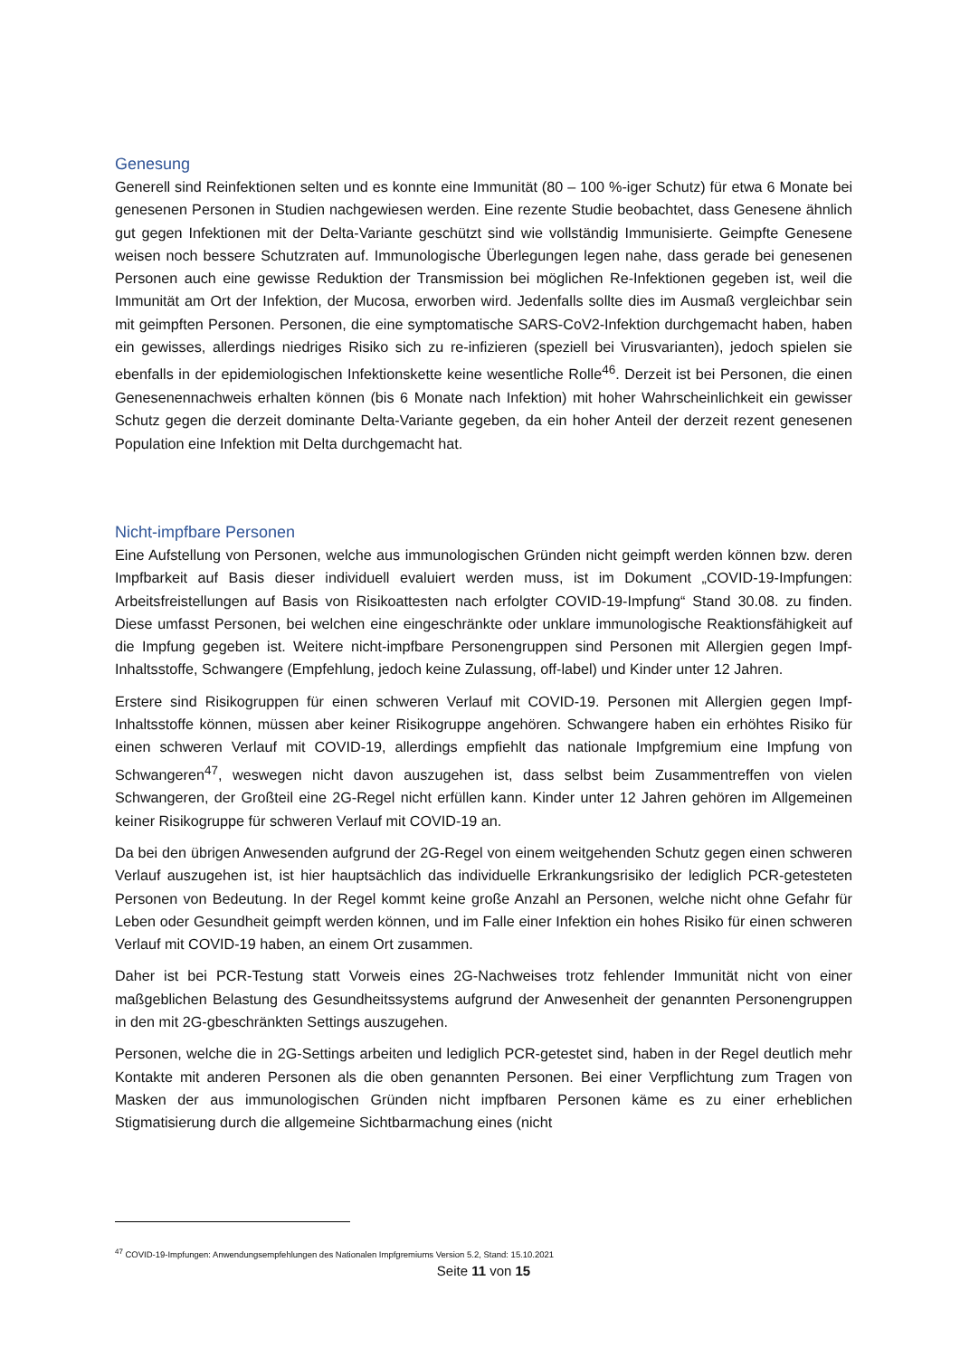Genesung
Generell sind Reinfektionen selten und es konnte eine Immunität (80 – 100 %-iger Schutz) für etwa 6 Monate bei genesenen Personen in Studien nachgewiesen werden. Eine rezente Studie beobachtet, dass Genesene ähnlich gut gegen Infektionen mit der Delta-Variante geschützt sind wie vollständig Immunisierte. Geimpfte Genesene weisen noch bessere Schutzraten auf. Immunologische Überlegungen legen nahe, dass gerade bei genesenen Personen auch eine gewisse Reduktion der Transmission bei möglichen Re-Infektionen gegeben ist, weil die Immunität am Ort der Infektion, der Mucosa, erworben wird. Jedenfalls sollte dies im Ausmaß vergleichbar sein mit geimpften Personen. Personen, die eine symptomatische SARS-CoV2-Infektion durchgemacht haben, haben ein gewisses, allerdings niedriges Risiko sich zu re-infizieren (speziell bei Virusvarianten), jedoch spielen sie ebenfalls in der epidemiologischen Infektionskette keine wesentliche Rolle<sup>46</sup>. Derzeit ist bei Personen, die einen Genesenennachweis erhalten können (bis 6 Monate nach Infektion) mit hoher Wahrscheinlichkeit ein gewisser Schutz gegen die derzeit dominante Delta-Variante gegeben, da ein hoher Anteil der derzeit rezent genesenen Population eine Infektion mit Delta durchgemacht hat.
Nicht-impfbare Personen
Eine Aufstellung von Personen, welche aus immunologischen Gründen nicht geimpft werden können bzw. deren Impfbarkeit auf Basis dieser individuell evaluiert werden muss, ist im Dokument „COVID-19-Impfungen: Arbeitsfreistellungen auf Basis von Risikoattesten nach erfolgter COVID-19-Impfung“ Stand 30.08. zu finden. Diese umfasst Personen, bei welchen eine eingeschränkte oder unklare immunologische Reaktionsfähigkeit auf die Impfung gegeben ist. Weitere nicht-impfbare Personengruppen sind Personen mit Allergien gegen Impf-Inhaltsstoffe, Schwangere (Empfehlung, jedoch keine Zulassung, off-label) und Kinder unter 12 Jahren.
Erstere sind Risikogruppen für einen schweren Verlauf mit COVID-19. Personen mit Allergien gegen Impf-Inhaltsstoffe können, müssen aber keiner Risikogruppe angehören. Schwangere haben ein erhöhtes Risiko für einen schweren Verlauf mit COVID-19, allerdings empfiehlt das nationale Impfgremium eine Impfung von Schwangeren<sup>47</sup>, weswegen nicht davon auszugehen ist, dass selbst beim Zusammentreffen von vielen Schwangeren, der Großteil eine 2G-Regel nicht erfüllen kann. Kinder unter 12 Jahren gehören im Allgemeinen keiner Risikogruppe für schweren Verlauf mit COVID-19 an.
Da bei den übrigen Anwesenden aufgrund der 2G-Regel von einem weitgehenden Schutz gegen einen schweren Verlauf auszugehen ist, ist hier hauptsächlich das individuelle Erkrankungsrisiko der lediglich PCR-getesteten Personen von Bedeutung. In der Regel kommt keine große Anzahl an Personen, welche nicht ohne Gefahr für Leben oder Gesundheit geimpft werden können, und im Falle einer Infektion ein hohes Risiko für einen schweren Verlauf mit COVID-19 haben, an einem Ort zusammen.
Daher ist bei PCR-Testung statt Vorweis eines 2G-Nachweises trotz fehlender Immunität nicht von einer maßgeblichen Belastung des Gesundheitssystems aufgrund der Anwesenheit der genannten Personengruppen in den mit 2G-gbeschränkten Settings auszugehen.
Personen, welche die in 2G-Settings arbeiten und lediglich PCR-getestet sind, haben in der Regel deutlich mehr Kontakte mit anderen Personen als die oben genannten Personen. Bei einer Verpflichtung zum Tragen von Masken der aus immunologischen Gründen nicht impfbaren Personen käme es zu einer erheblichen Stigmatisierung durch die allgemeine Sichtbarmachung eines (nicht
<sup>47</sup> COVID-19-Impfungen: Anwendungsempfehlungen des Nationalen Impfgremiums Version 5.2, Stand: 15.10.2021
Seite 11 von 15